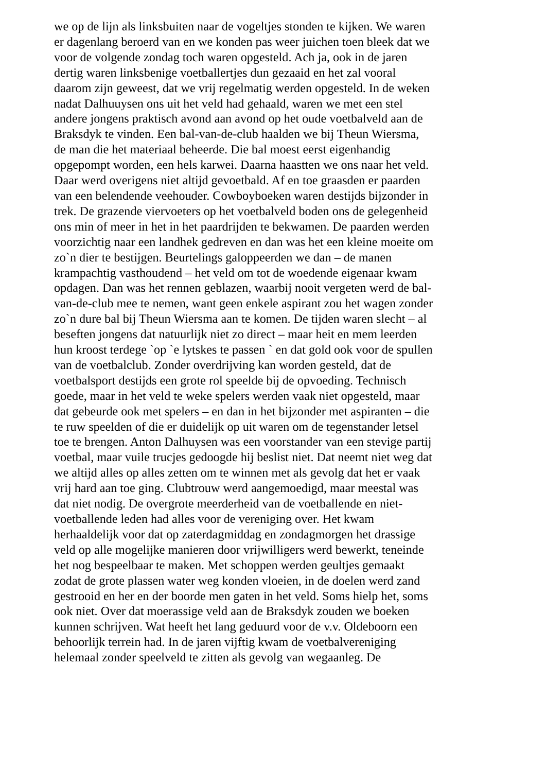we op de lijn als linksbuiten naar de vogeltjes stonden te kijken. We waren
er dagenlang beroerd van en we konden pas weer juichen toen bleek dat we
voor de volgende zondag toch waren opgesteld. Ach ja, ook in de jaren
dertig waren linksbenige voetballertjes dun gezaaid en het zal vooral
daarom zijn geweest, dat we vrij regelmatig werden opgesteld. In de weken
nadat Dalhuuysen ons uit het veld had gehaald, waren we met een stel
andere jongens praktisch avond aan avond op het oude voetbalveld aan de
Braksdyk te vinden. Een bal-van-de-club haalden we bij Theun Wiersma,
de man die het materiaal beheerde. Die bal moest eerst eigenhandig
opgepompt worden, een hels karwei. Daarna haastten we ons naar het veld.
Daar werd overigens niet altijd gevoetbald. Af en toe graasden er paarden
van een belendende veehouder. Cowboyboeken waren destijds bijzonder in
trek. De grazende viervoeters op het voetbalveld boden ons de gelegenheid
ons min of meer in het in het paardrijden te bekwamen. De paarden werden
voorzichtig naar een landhek gedreven en dan was het een kleine moeite om
zo`n dier te bestijgen. Beurtelings galoppeerden we dan – de manen
krampachtig vasthoudend – het veld om tot de woedende eigenaar kwam
opdagen. Dan was het rennen geblazen, waarbij nooit vergeten werd de bal-
van-de-club mee te nemen, want geen enkele aspirant zou het wagen zonder
zo`n dure bal bij Theun Wiersma aan te komen. De tijden waren slecht – al
beseften jongens dat natuurlijk niet zo direct – maar heit en mem leerden
hun kroost terdege `op `e lytskes te passen ` en dat gold ook voor de spullen
van de voetbalclub. Zonder overdrijving kan worden gesteld, dat de
voetbalsport destijds een grote rol speelde bij de opvoeding. Technisch
goede, maar in het veld te weke spelers werden vaak niet opgesteld, maar
dat gebeurde ook met spelers – en dan in het bijzonder met aspiranten – die
te ruw speelden of die er duidelijk op uit waren om de tegenstander letsel
toe te brengen. Anton Dalhuysen was een voorstander van een stevige partij
voetbal, maar vuile trucjes gedoogde hij beslist niet. Dat neemt niet weg dat
we altijd alles op alles zetten om te winnen met als gevolg dat het er vaak
vrij hard aan toe ging. Clubtrouw werd aangemoedigd, maar meestal was
dat niet nodig. De overgrote meerderheid van de voetballende en niet-
voetballende leden had alles voor de vereniging over. Het kwam
herhaaldelijk voor dat op zaterdagmiddag en zondagmorgen het drassige
veld op alle mogelijke manieren door vrijwilligers werd bewerkt, teneinde
het nog bespeelbaar te maken. Met schoppen werden geultjes gemaakt
zodat de grote plassen water weg konden vloeien, in de doelen werd zand
gestrooid en her en der boorde men gaten in het veld. Soms hielp het, soms
ook niet. Over dat moerassige veld aan de Braksdyk zouden we boeken
kunnen schrijven. Wat heeft het lang geduurd voor de v.v. Oldeboorn een
behoorlijk terrein had. In de jaren vijftig kwam de voetbalvereniging
helemaal zonder speelveld te zitten als gevolg van wegaanleg. De